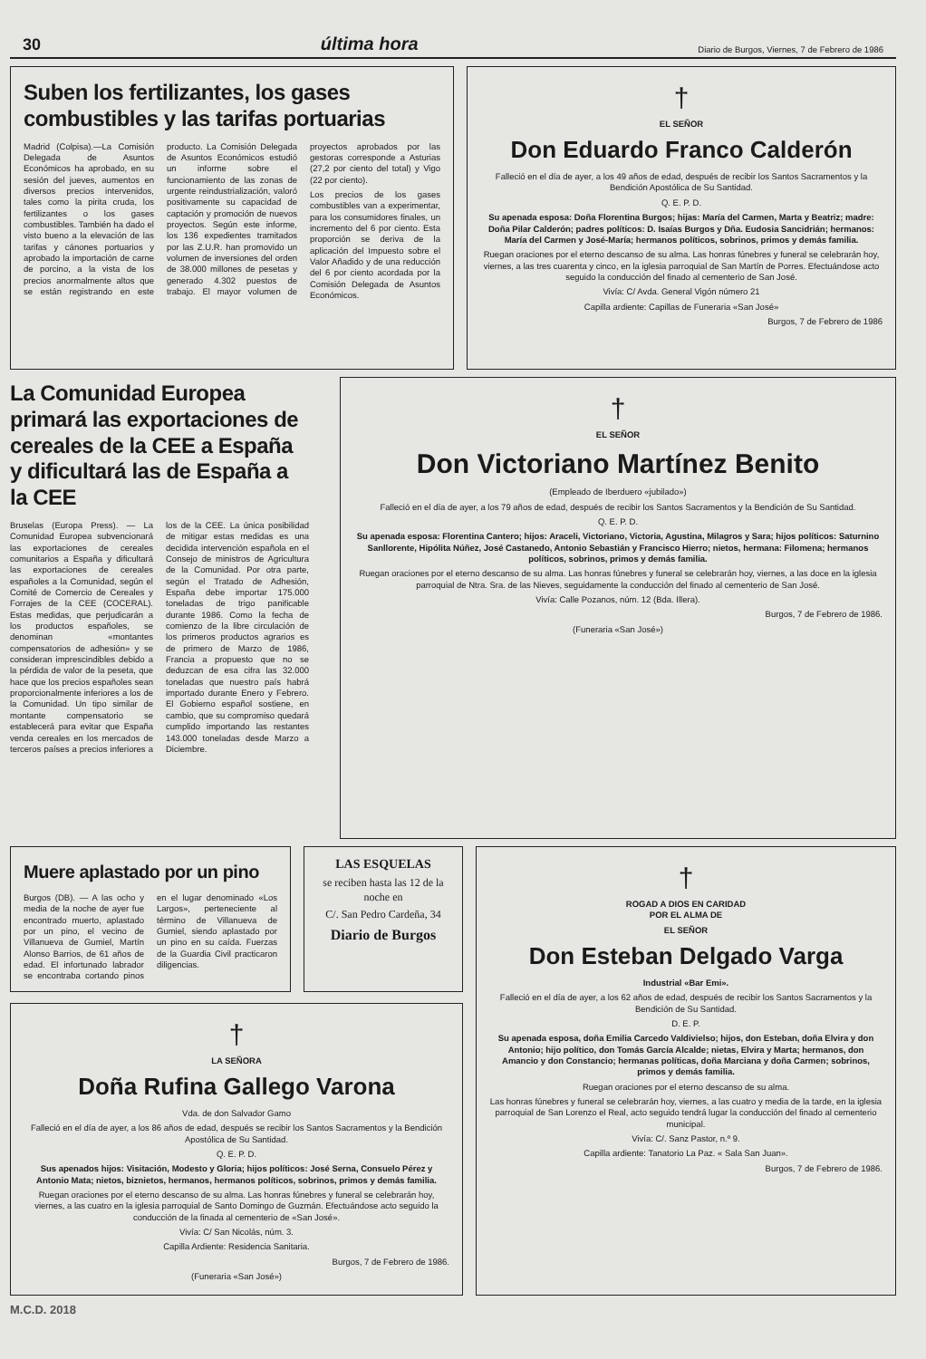30 última hora Diario de Burgos, Viernes, 7 de Febrero de 1986
Suben los fertilizantes, los gases combustibles y las tarifas portuarias
Madrid (Colpisa).—La Comisión Delegada de Asuntos Económicos ha aprobado, en su sesión del jueves, aumentos en diversos precios intervenidos, tales como la pirita cruda, los fertilizantes o los gases combustibles. También ha dado el visto bueno a la elevación de las tarifas y cánones portuarios y aprobado la importación de carne de porcino, a la vista de los precios anormalmente altos que se están registrando en este producto. La Comisión Delegada de Asuntos Económicos estudió un informe sobre el funcionamiento de las zonas de urgente reindustrialización, valoró positivamente su capacidad de captación y promoción de nuevos proyectos. Según este informe, los 136 expedientes tramitados por las Z.U.R. han promovido un volumen de inversiones del orden de 38.000 millones de pesetas y generado 4.302 puestos de trabajo. El mayor volumen de proyectos aprobados por las gestoras corresponde a Asturias (27,2 por ciento del total) y Vigo (22 por ciento).
Los precios de los gases combustibles van a experimentar, para los consumidores finales, un incremento del 6 por ciento. Esta proporción se deriva de la aplicación del Impuesto sobre el Valor Añadido y de una reducción del 6 por ciento acordada por la Comisión Delegada de Asuntos Económicos.
†
EL SEÑOR
Don Eduardo Franco Calderón
Falleció en el día de ayer, a los 49 años de edad, después de recibir los Santos Sacramentos y la Bendición Apostólica de Su Santidad.
Q. E. P. D.
Su apenada esposa: Doña Florentina Burgos; hijas: María del Carmen, Marta y Beatriz; madre: Doña Pilar Calderón; padres políticos: D. Isaías Burgos y Dña. Eudosia Sancidrián; hermanos: María del Carmen y José-María; hermanos políticos, sobrinos, primos y demás familia.
Ruegan oraciones por el eterno descanso de su alma. Las honras fúnebres y funeral se celebrarán hoy, viernes, a las tres cuarenta y cinco, en la iglesia parroquial de San Martín de Porres. Efectuándose acto seguido la conducción del finado al cementerio de San José.
Vivía: C/ Avda. General Vigón número 21
Capilla ardiente: Capillas de Funeraria «San José»
Burgos, 7 de Febrero de 1986
La Comunidad Europea primará las exportaciones de cereales de la CEE a España y dificultará las de España a la CEE
Bruselas (Europa Press). — La Comunidad Europea subvencionará las exportaciones de cereales comunitarios a España y dificultará las exportaciones de cereales españoles a la Comunidad, según el Comité de Comercio de Cereales y Forrajes de la CEE (COCERAL). Estas medidas, que perjudicarán a los productos españoles, se denominan «montantes compensatorios de adhesión» y se consideran imprescindibles debido a la pérdida de valor de la peseta, que hace que los precios españoles sean proporcionalmente inferiores a los de la Comunidad. Un tipo similar de montante compensatorio se establecerá para evitar que España venda cereales en los mercados de terceros países a precios inferiores a los de la CEE. La única posibilidad de mitigar estas medidas es una decidida intervención española en el Consejo de ministros de Agricultura de la Comunidad. Por otra parte, según el Tratado de Adhesión, España debe importar 175.000 toneladas de trigo panificable durante 1986. Como la fecha de comienzo de la libre circulación de los primeros productos agrarios es de primero de Marzo de 1986, Francia a propuesto que no se deduzcan de esa cifra las 32.000 toneladas que nuestro país habrá importado durante Enero y Febrero. El Gobierno español sostiene, en cambio, que su compromiso quedará cumplido importando las restantes 143.000 toneladas desde Marzo a Diciembre.
†
EL SEÑOR
Don Victoriano Martínez Benito
(Empleado de Iberduero «jubilado»)
Falleció en el día de ayer, a los 79 años de edad, después de recibir los Santos Sacramentos y la Bendición de Su Santidad.
Q. E. P. D.
Su apenada esposa: Florentina Cantero; hijos: Araceli, Victoriano, Victoria, Agustina, Milagros y Sara; hijos políticos: Saturnino Sanllorente, Hipólita Núñez, José Castanedo, Antonio Sebastián y Francisco Hierro; nietos, hermana: Filomena; hermanos políticos, sobrinos, primos y demás familia.
Ruegan oraciones por el eterno descanso de su alma. Las honras fúnebres y funeral se celebrarán hoy, viernes, a las doce en la iglesia parroquial de Ntra. Sra. de las Nieves, seguidamente la conducción del finado al cementerio de San José.
Vivía: Calle Pozanos, núm. 12 (Bda. Illera).
Burgos, 7 de Febrero de 1986.
(Funeraria «San José»)
Muere aplastado por un pino
Burgos (DB). — A las ocho y media de la noche de ayer fue encontrado muerto, aplastado por un pino, el vecino de Villanueva de Gumiel, Martín Alonso Barrios, de 61 años de edad. El infortunado labrador se encontraba cortando pinos en el lugar denominado «Los Largos», perteneciente al término de Villanueva de Gumiel, siendo aplastado por un pino en su caída. Fuerzas de la Guardia Civil practicaron diligencias.
LAS ESQUELAS
se reciben hasta las 12 de la noche en
C/. San Pedro Cardeña, 34
Diario de Burgos
†
LA SEÑORA
Doña Rufina Gallego Varona
Vda. de don Salvador Gamo
Falleció en el día de ayer, a los 86 años de edad, después se recibir los Santos Sacramentos y la Bendición Apostólica de Su Santidad.
Q. E. P. D.
Sus apenados hijos: Visitación, Modesto y Gloria; hijos políticos: José Serna, Consuelo Pérez y Antonio Mata; nietos, biznietos, hermanos, hermanos políticos, sobrinos, primos y demás familia.
Ruegan oraciones por el eterno descanso de su alma. Las honras fúnebres y funeral se celebrarán hoy, viernes, a las cuatro en la iglesia parroquial de Santo Domingo de Guzmán. Efectuándose acto seguido la conducción de la finada al cementerio de «San José».
Vivía: C/ San Nicolás, núm. 3.
Capilla Ardiente: Residencia Sanitaria.
Burgos, 7 de Febrero de 1986.
(Funeraria «San José»)
†
ROGAD A DIOS EN CARIDAD
POR EL ALMA DE
EL SEÑOR
Don Esteban Delgado Varga
Industrial «Bar Emi».
Falleció en el día de ayer, a los 62 años de edad, después de recibir los Santos Sacramentos y la Bendición de Su Santidad.
D. E. P.
Su apenada esposa, doña Emilia Carcedo Valdivielso; hijos, don Esteban, doña Elvira y don Antonio; hijo político, don Tomás García Alcalde; nietas, Elvira y Marta; hermanos, don Amancio y don Constancio; hermanas políticas, doña Marciana y doña Carmen; sobrinos, primos y demás familia.
Ruegan oraciones por el eterno descanso de su alma.
Las honras fúnebres y funeral se celebrarán hoy, viernes, a las cuatro y media de la tarde, en la iglesia parroquial de San Lorenzo el Real, acto seguido tendrá lugar la conducción del finado al cementerio municipal.
Vivía: C/. Sanz Pastor, n.º 9.
Capilla ardiente: Tanatorio La Paz. « Sala San Juan».
Burgos, 7 de Febrero de 1986.
M.C.D. 2018